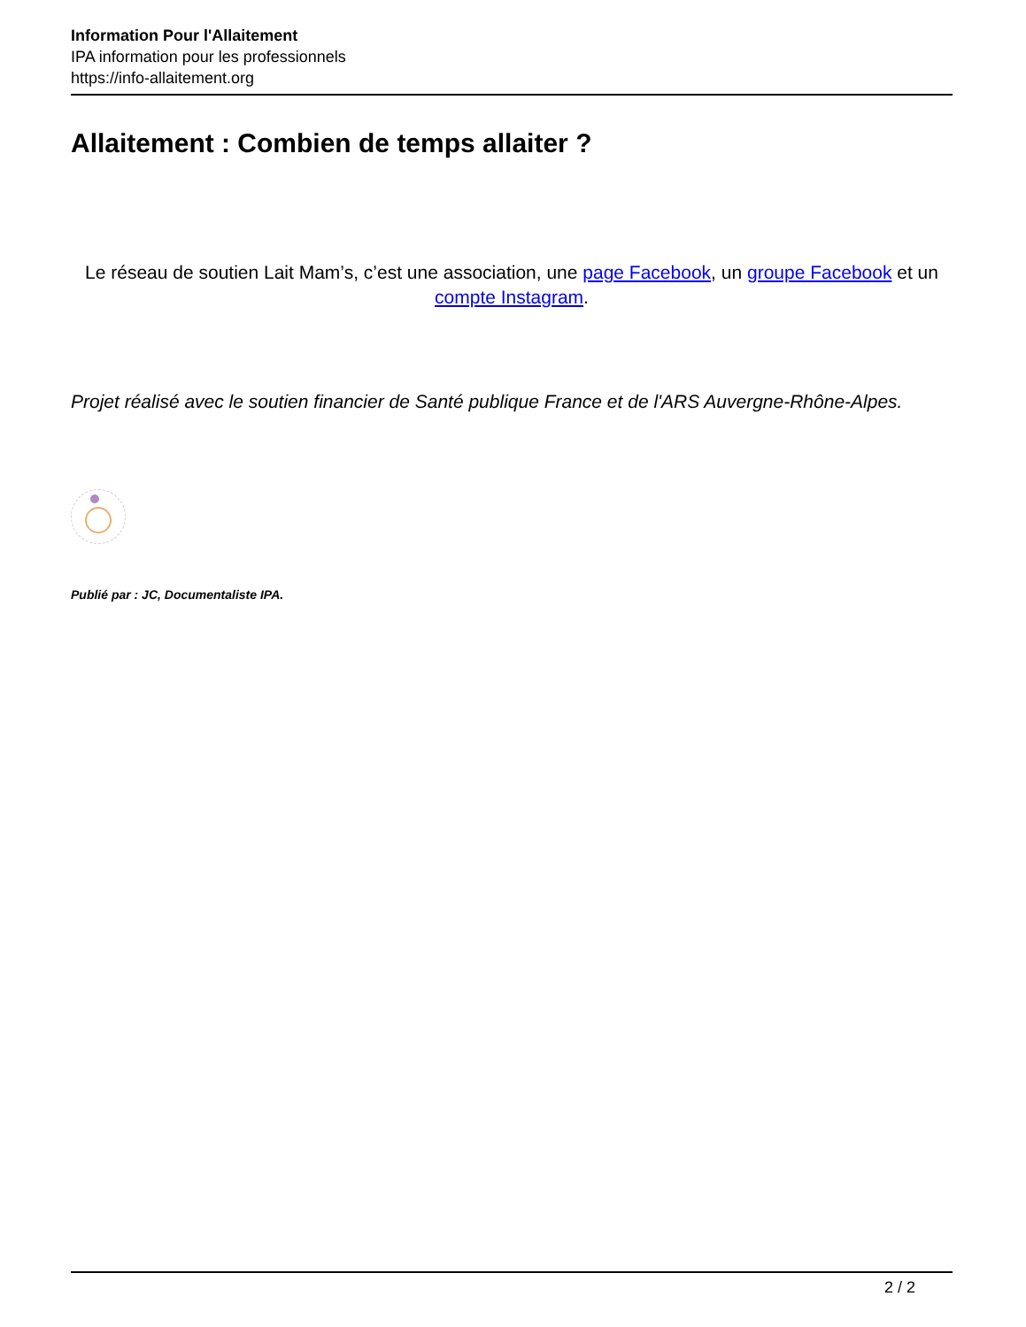Information Pour l'Allaitement
IPA information pour les professionnels
https://info-allaitement.org
Allaitement : Combien de temps allaiter ?
Le réseau de soutien Lait Mam’s, c’est une association, une page Facebook, un groupe Facebook et un compte Instagram.
Projet réalisé avec le soutien financier de Santé publique France et de l'ARS Auvergne-Rhône-Alpes.
Publié par : JC, Documentaliste IPA.
2 / 2